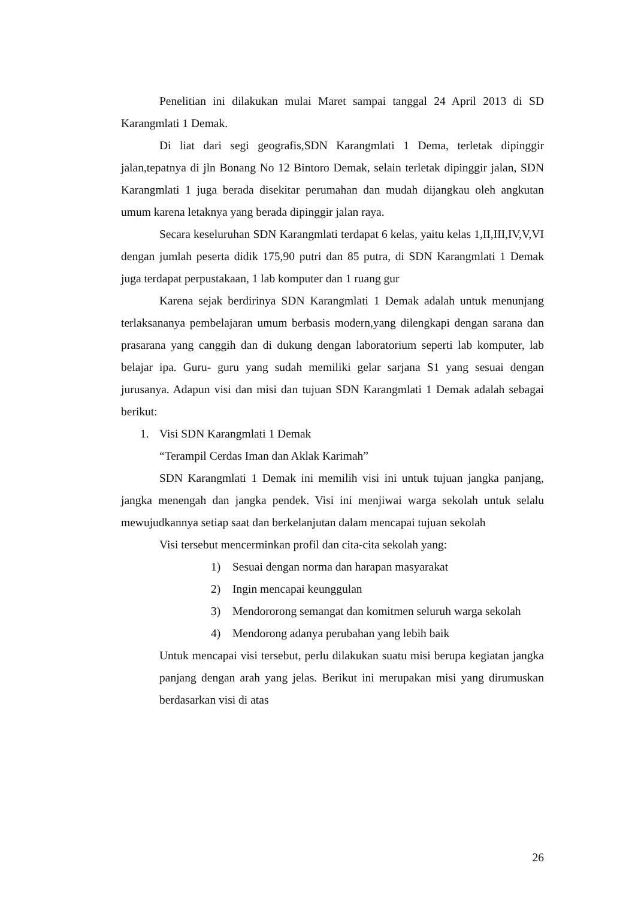Penelitian ini dilakukan mulai Maret sampai tanggal 24 April 2013 di SD Karangmlati 1 Demak.
Di liat dari segi geografis,SDN Karangmlati 1 Dema, terletak dipinggir jalan,tepatnya di jln Bonang No 12 Bintoro Demak, selain terletak dipinggir jalan, SDN Karangmlati 1 juga berada disekitar perumahan dan mudah dijangkau oleh angkutan umum karena letaknya yang berada dipinggir jalan raya.
Secara keseluruhan SDN Karangmlati terdapat 6 kelas, yaitu kelas 1,II,III,IV,V,VI dengan jumlah peserta didik 175,90 putri dan 85 putra, di SDN Karangmlati 1 Demak juga terdapat perpustakaan, 1 lab komputer dan 1 ruang gur
Karena sejak berdirinya SDN Karangmlati 1 Demak adalah untuk menunjang terlaksananya pembelajaran umum berbasis modern,yang dilengkapi dengan sarana dan prasarana yang canggih dan di dukung dengan laboratorium seperti lab komputer, lab belajar ipa. Guru- guru yang sudah memiliki gelar sarjana S1 yang sesuai dengan jurusanya. Adapun visi dan misi dan tujuan SDN Karangmlati 1 Demak adalah sebagai berikut:
1. Visi SDN Karangmlati 1 Demak
“Terampil Cerdas Iman dan Aklak Karimah”
SDN Karangmlati 1 Demak ini memilih visi ini untuk tujuan jangka panjang, jangka menengah dan jangka pendek. Visi ini menjiwai warga sekolah untuk selalu mewujudkannya setiap saat dan berkelanjutan dalam mencapai tujuan sekolah
Visi tersebut mencerminkan profil dan cita-cita sekolah yang:
1) Sesuai dengan norma dan harapan masyarakat
2) Ingin mencapai keunggulan
3) Mendororong semangat dan komitmen seluruh warga sekolah
4) Mendorong adanya perubahan yang lebih baik
Untuk mencapai visi tersebut, perlu dilakukan suatu misi berupa kegiatan jangka panjang dengan arah yang jelas. Berikut ini merupakan misi yang dirumuskan berdasarkan visi di atas
26